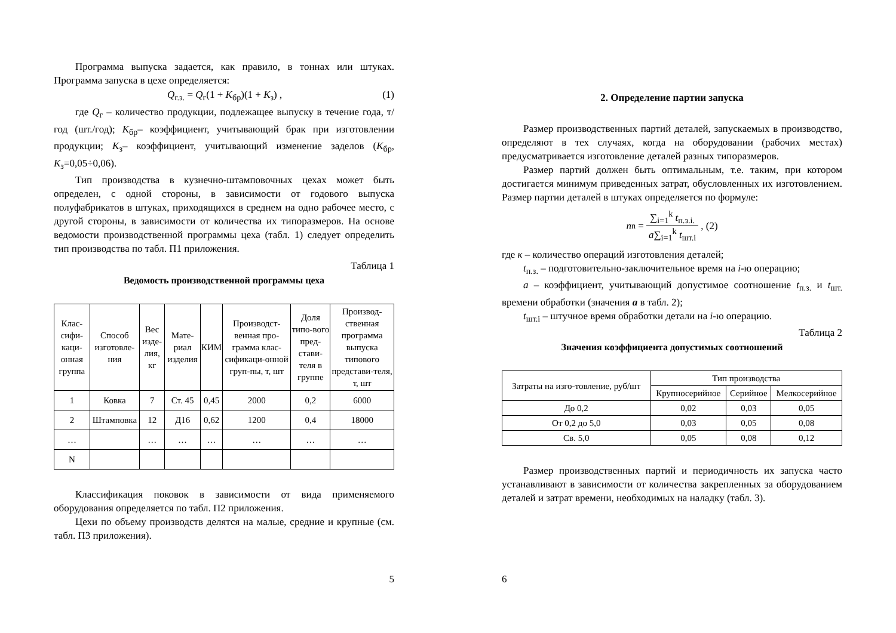Программа выпуска задается, как правило, в тоннах или штуках. Программа запуска в цехе определяется:
Q<sub>г.з.</sub> = Q<sub>г</sub>(1 + K<sub>бр</sub>)(1 + K<sub>з</sub>) , (1)
где Q<sub>г</sub> – количество продукции, подлежащее выпуску в течение года, т/год (шт./год); К<sub>бр</sub>– коэффициент, учитывающий брак при изготовлении продукции; К<sub>з</sub>– коэффициент, учитывающий изменение заделов (К<sub>бр</sub>, К<sub>з</sub>=0,05÷0,06).
Тип производства в кузнечно-штамповочных цехах может быть определен, с одной стороны, в зависимости от годового выпуска полуфабрикатов в штуках, приходящихся в среднем на одно рабочее место, с другой стороны, в зависимости от количества их типоразмеров. На основе ведомости производственной программы цеха (табл. 1) следует определить тип производства по табл. П1 приложения.
Таблица 1
Ведомость производственной программы цеха
| Клас-сифи-каци-онная группа | Способ изготовле-ния | Вес изде-лия, кг | Мате-риал изделия | КИМ | Производст-венная про-грамма клас-сификаци-онной груп-пы, т, шт | Доля типо-вого пред-стави-теля в группе | Производ-ственная программа выпуска типового представи-теля, т, шт |
| --- | --- | --- | --- | --- | --- | --- | --- |
| 1 | Ковка | 7 | Ст. 45 | 0,45 | 2000 | 0,2 | 6000 |
| 2 | Штамповка | 12 | Д16 | 0,62 | 1200 | 0,4 | 18000 |
| … | | … | … | … | … | … | … |
| N | | | | | | | |
Классификация поковок в зависимости от вида применяемого оборудования определяется по табл. П2 приложения.
Цехи по объему производств делятся на малые, средние и крупные (см. табл. П3 приложения).
5
2. Определение партии запуска
Размер производственных партий деталей, запускаемых в производство, определяют в тех случаях, когда на оборудовании (рабочих местах) предусматривается изготовление деталей разных типоразмеров.
Размер партий должен быть оптимальным, т.е. таким, при котором достигается минимум приведенных затрат, обусловленных их изготовлением. Размер партии деталей в штуках определяется по формуле:
n<sub>n</sub> =
∑<sub>i=1</sub><sup>k</sup> t<sub>п.з.i.</sub>
a∑<sub>i=1</sub><sup>k</sup> t<sub>шт.i</sub>
, (2)
где к – количество операций изготовления деталей;
t<sub>п.з.</sub> – подготовительно-заключительное время на i-ю операцию;
а – коэффициент, учитывающий допустимое соотношение t<sub>п.з.</sub> и t<sub>шт.</sub> времени обработки (значения a в табл. 2);
t<sub>шт.i</sub> – штучное время обработки детали на i-ю операцию.
Таблица 2
Значения коэффициента допустимых соотношений
| Затраты на изго-товление, руб/шт | Тип производства | | |
| --- | --- | --- | --- |
| | Крупносерийное | Серийное | Мелкосерийное |
| До 0,2 | 0,02 | 0,03 | 0,05 |
| От 0,2 до 5,0 | 0,03 | 0,05 | 0,08 |
| Св. 5,0 | 0,05 | 0,08 | 0,12 |
Размер производственных партий и периодичность их запуска часто устанавливают в зависимости от количества закрепленных за оборудованием деталей и затрат времени, необходимых на наладку (табл. 3).
6